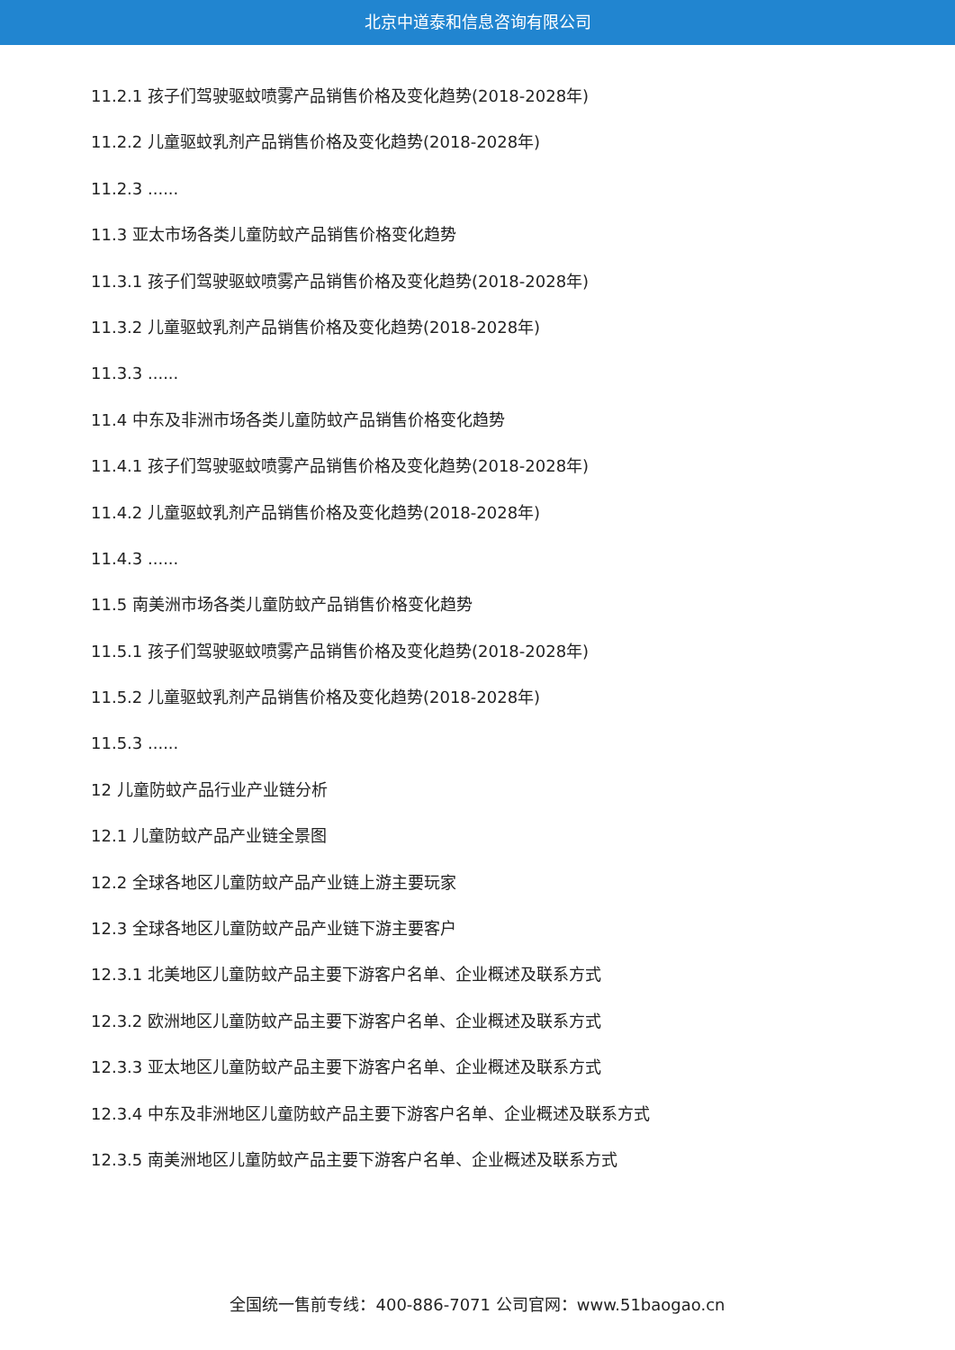北京中道泰和信息咨询有限公司
11.2.1 孩子们驾驶驱蚊喷雾产品销售价格及变化趋势(2018-2028年)
11.2.2 儿童驱蚊乳剂产品销售价格及变化趋势(2018-2028年)
11.2.3 ......
11.3 亚太市场各类儿童防蚊产品销售价格变化趋势
11.3.1 孩子们驾驶驱蚊喷雾产品销售价格及变化趋势(2018-2028年)
11.3.2 儿童驱蚊乳剂产品销售价格及变化趋势(2018-2028年)
11.3.3 ......
11.4 中东及非洲市场各类儿童防蚊产品销售价格变化趋势
11.4.1 孩子们驾驶驱蚊喷雾产品销售价格及变化趋势(2018-2028年)
11.4.2 儿童驱蚊乳剂产品销售价格及变化趋势(2018-2028年)
11.4.3 ......
11.5 南美洲市场各类儿童防蚊产品销售价格变化趋势
11.5.1 孩子们驾驶驱蚊喷雾产品销售价格及变化趋势(2018-2028年)
11.5.2 儿童驱蚊乳剂产品销售价格及变化趋势(2018-2028年)
11.5.3 ......
12 儿童防蚊产品行业产业链分析
12.1 儿童防蚊产品产业链全景图
12.2 全球各地区儿童防蚊产品产业链上游主要玩家
12.3 全球各地区儿童防蚊产品产业链下游主要客户
12.3.1 北美地区儿童防蚊产品主要下游客户名单、企业概述及联系方式
12.3.2 欧洲地区儿童防蚊产品主要下游客户名单、企业概述及联系方式
12.3.3 亚太地区儿童防蚊产品主要下游客户名单、企业概述及联系方式
12.3.4 中东及非洲地区儿童防蚊产品主要下游客户名单、企业概述及联系方式
12.3.5 南美洲地区儿童防蚊产品主要下游客户名单、企业概述及联系方式
全国统一售前专线：400-886-7071 公司官网：www.51baogao.cn